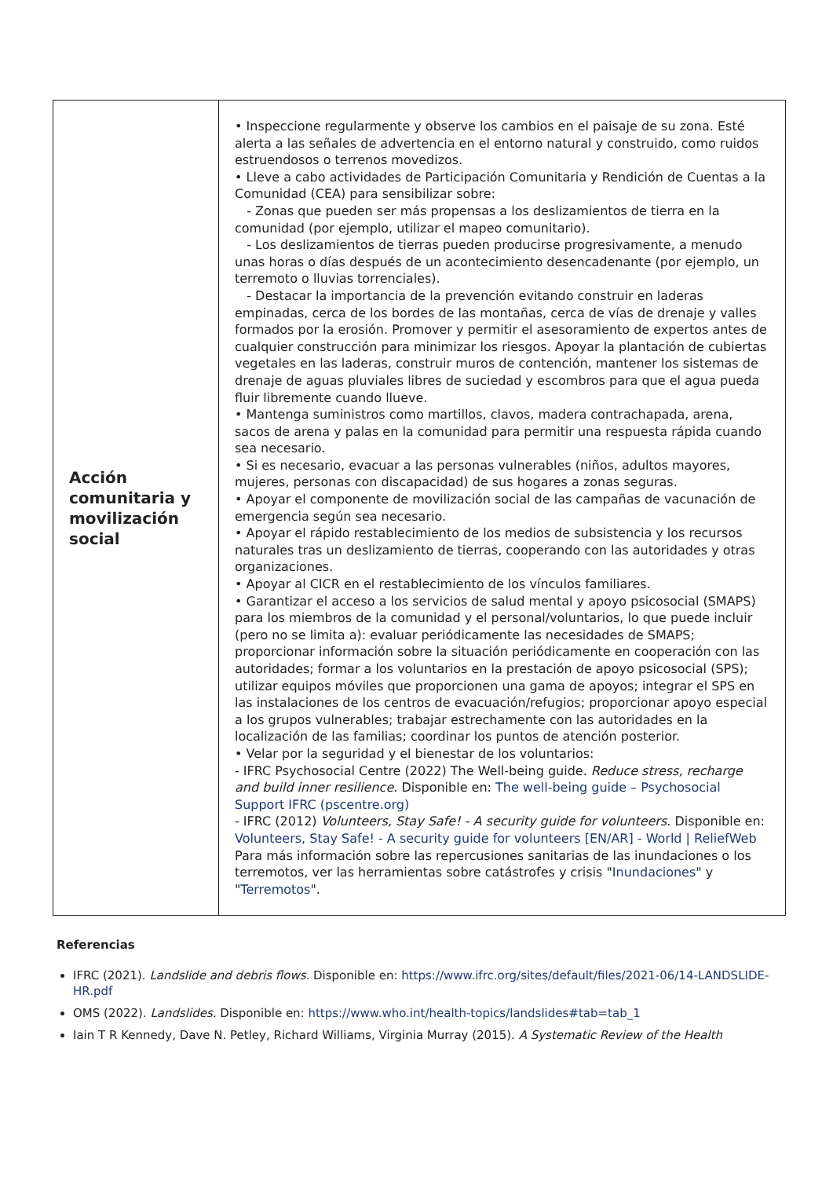| Acción comunitaria y movilización social | • Inspeccione regularmente y observe los cambios en el paisaje de su zona. Esté alerta a las señales de advertencia en el entorno natural y construido, como ruidos estruendosos o terrenos movedizos. • Lleve a cabo actividades de Participación Comunitaria y Rendición de Cuentas a la Comunidad (CEA) para sensibilizar sobre: - Zonas que pueden ser más propensas a los deslizamientos de tierra en la comunidad (por ejemplo, utilizar el mapeo comunitario). - Los deslizamientos de tierras pueden producirse progresivamente, a menudo unas horas o días después de un acontecimiento desencadenante (por ejemplo, un terremoto o lluvias torrenciales). - Destacar la importancia de la prevención evitando construir en laderas empinadas, cerca de los bordes de las montañas, cerca de vías de drenaje y valles formados por la erosión. Promover y permitir el asesoramiento de expertos antes de cualquier construcción para minimizar los riesgos. Apoyar la plantación de cubiertas vegetales en las laderas, construir muros de contención, mantener los sistemas de drenaje de aguas pluviales libres de suciedad y escombros para que el agua pueda fluir libremente cuando llueve. • Mantenga suministros como martillos, clavos, madera contrachapada, arena, sacos de arena y palas en la comunidad para permitir una respuesta rápida cuando sea necesario. • Si es necesario, evacuar a las personas vulnerables (niños, adultos mayores, mujeres, personas con discapacidad) de sus hogares a zonas seguras. • Apoyar el componente de movilización social de las campañas de vacunación de emergencia según sea necesario. • Apoyar el rápido restablecimiento de los medios de subsistencia y los recursos naturales tras un deslizamiento de tierras, cooperando con las autoridades y otras organizaciones. • Apoyar al CICR en el restablecimiento de los vínculos familiares. • Garantizar el acceso a los servicios de salud mental y apoyo psicosocial (SMAPS) para los miembros de la comunidad y el personal/voluntarios, lo que puede incluir (pero no se limita a): evaluar periódicamente las necesidades de SMAPS; proporcionar información sobre la situación periódicamente en cooperación con las autoridades; formar a los voluntarios en la prestación de apoyo psicosocial (SPS); utilizar equipos móviles que proporcionen una gama de apoyos; integrar el SPS en las instalaciones de los centros de evacuación/refugios; proporcionar apoyo especial a los grupos vulnerables; trabajar estrechamente con las autoridades en la localización de las familias; coordinar los puntos de atención posterior. • Velar por la seguridad y el bienestar de los voluntarios: - IFRC Psychosocial Centre (2022) The Well-being guide. Reduce stress, recharge and build inner resilience . Disponible en: The well-being guide – Psychosocial Support IFRC (pscentre.org) - IFRC (2012) Volunteers, Stay Safe! - A security guide for volunteers . Disponible en: Volunteers, Stay Safe! - A security guide for volunteers [EN/AR] - World / ReliefWeb Para más información sobre las repercusiones sanitarias de las inundaciones o los terremotos, ver las herramientas sobre catástrofes y crisis " Inundaciones " y " Terremotos ". |
Referencias
IFRC (2021). Landslide and debris flows. Disponible en: https://www.ifrc.org/sites/default/files/2021-06/14-LANDSLIDE-HR.pdf
OMS (2022). Landslides. Disponible en: https://www.who.int/health-topics/landslides#tab=tab_1
Iain T R Kennedy, Dave N. Petley, Richard Williams, Virginia Murray (2015). A Systematic Review of the Health